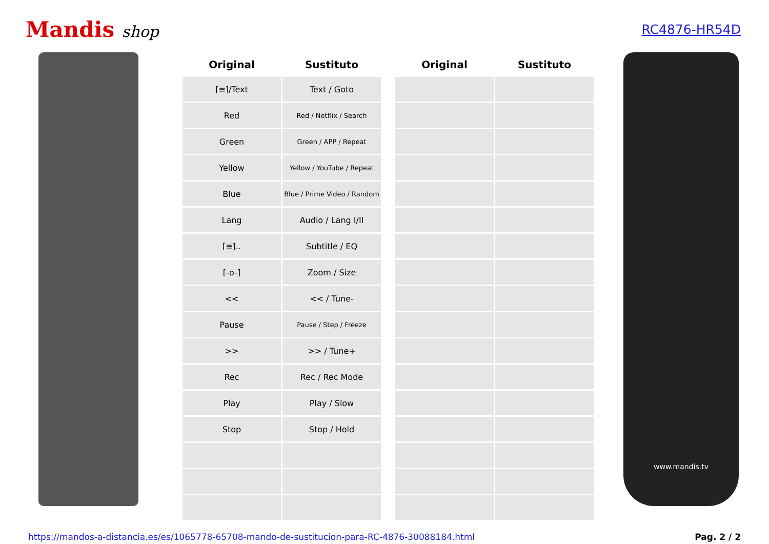Mandis shop
RC4876-HR54D
| Original | Sustituto | | Original | Sustituto |
| --- | --- | --- | --- | --- |
| [≡]/Text | Text / Goto | | | |
| Red | Red / Netflix / Search | | | |
| Green | Green / APP / Repeat | | | |
| Yellow | Yellow / YouTube / Repeat | | | |
| Blue | Blue / Prime Video / Random | | | |
| Lang | Audio / Lang I/II | | | |
| [≡].. | Subtitle / EQ | | | |
| [-o-] | Zoom / Size | | | |
| << | << / Tune- | | | |
| Pause | Pause / Step / Freeze | | | |
| >> | >> / Tune+ | | | |
| Rec | Rec / Rec Mode | | | |
| Play | Play / Slow | | | |
| Stop | Stop / Hold | | | |
www.mandis.tv
https://mandos-a-distancia.es/es/1065778-65708-mando-de-sustitucion-para-RC-4876-30088184.html Pag. 2 / 2